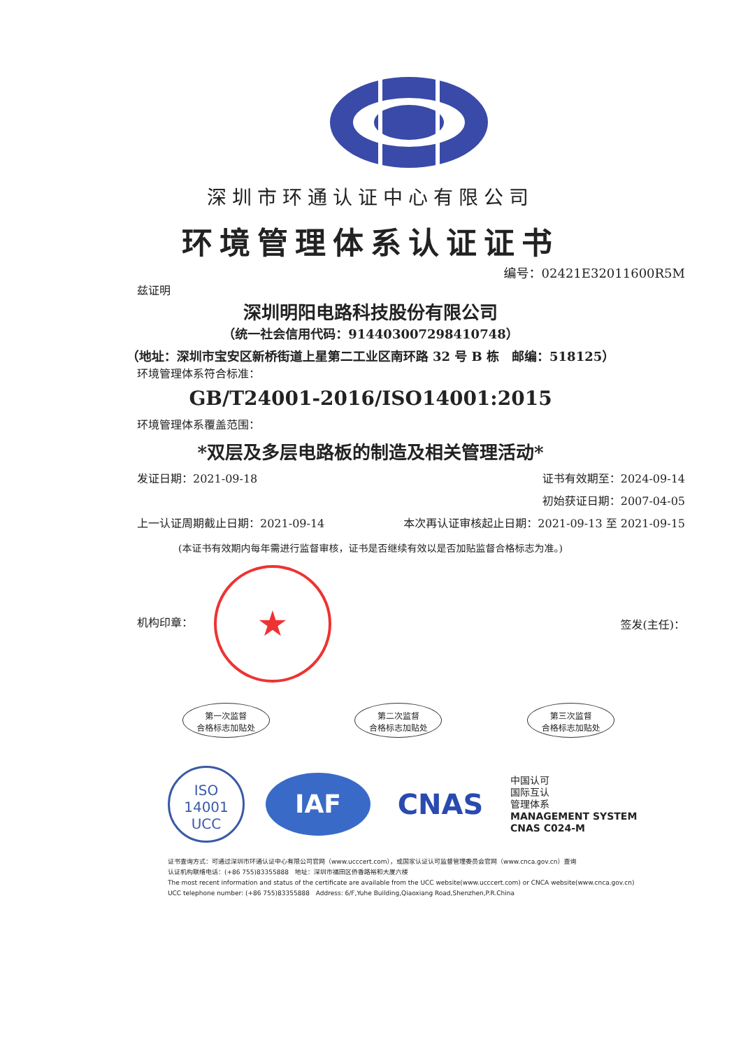深圳市环通认证中心有限公司
环境管理体系认证证书
编号：02421E32011600R5M
兹证明
深圳明阳电路科技股份有限公司
（统一社会信用代码：914403007298410748）
（地址：深圳市宝安区新桥街道上星第二工业区南环路 32 号 B 栋　邮编：518125）
环境管理体系符合标准：
GB/T24001-2016/ISO14001:2015
环境管理体系覆盖范围：
*双层及多层电路板的制造及相关管理活动*
发证日期：2021-09-18 证书有效期至：2024-09-14
初始获证日期：2007-04-05
上一认证周期截止日期：2021-09-14 本次再认证审核起止日期：2021-09-13 至 2021-09-15
(本证书有效期内每年需进行监督审核，证书是否继续有效以是否加贴监督合格标志为准。)
机构印章： ★ 签发(主任)：
第一次监督
合格标志加贴处 第二次监督
合格标志加贴处 第三次监督
合格标志加贴处
ISO
14001
UCC IAF CNAS 中国认可
国际互认
管理体系
MANAGEMENT SYSTEM
CNAS C024-M
证书查询方式：可通过深圳市环通认证中心有限公司官网（www.ucccert.com），或国家认证认可监督管理委员会官网（www.cnca.gov.cn）查询
认证机构联络电话：(+86 755)83355888　地址：深圳市福田区侨香路裕和大厦六楼
The most recent information and status of the certificate are available from the UCC website(www.ucccert.com) or CNCA website(www.cnca.gov.cn)
UCC telephone number: (+86 755)83355888　Address: 6/F,Yuhe Building,Qiaoxiang Road,Shenzhen,P.R.China